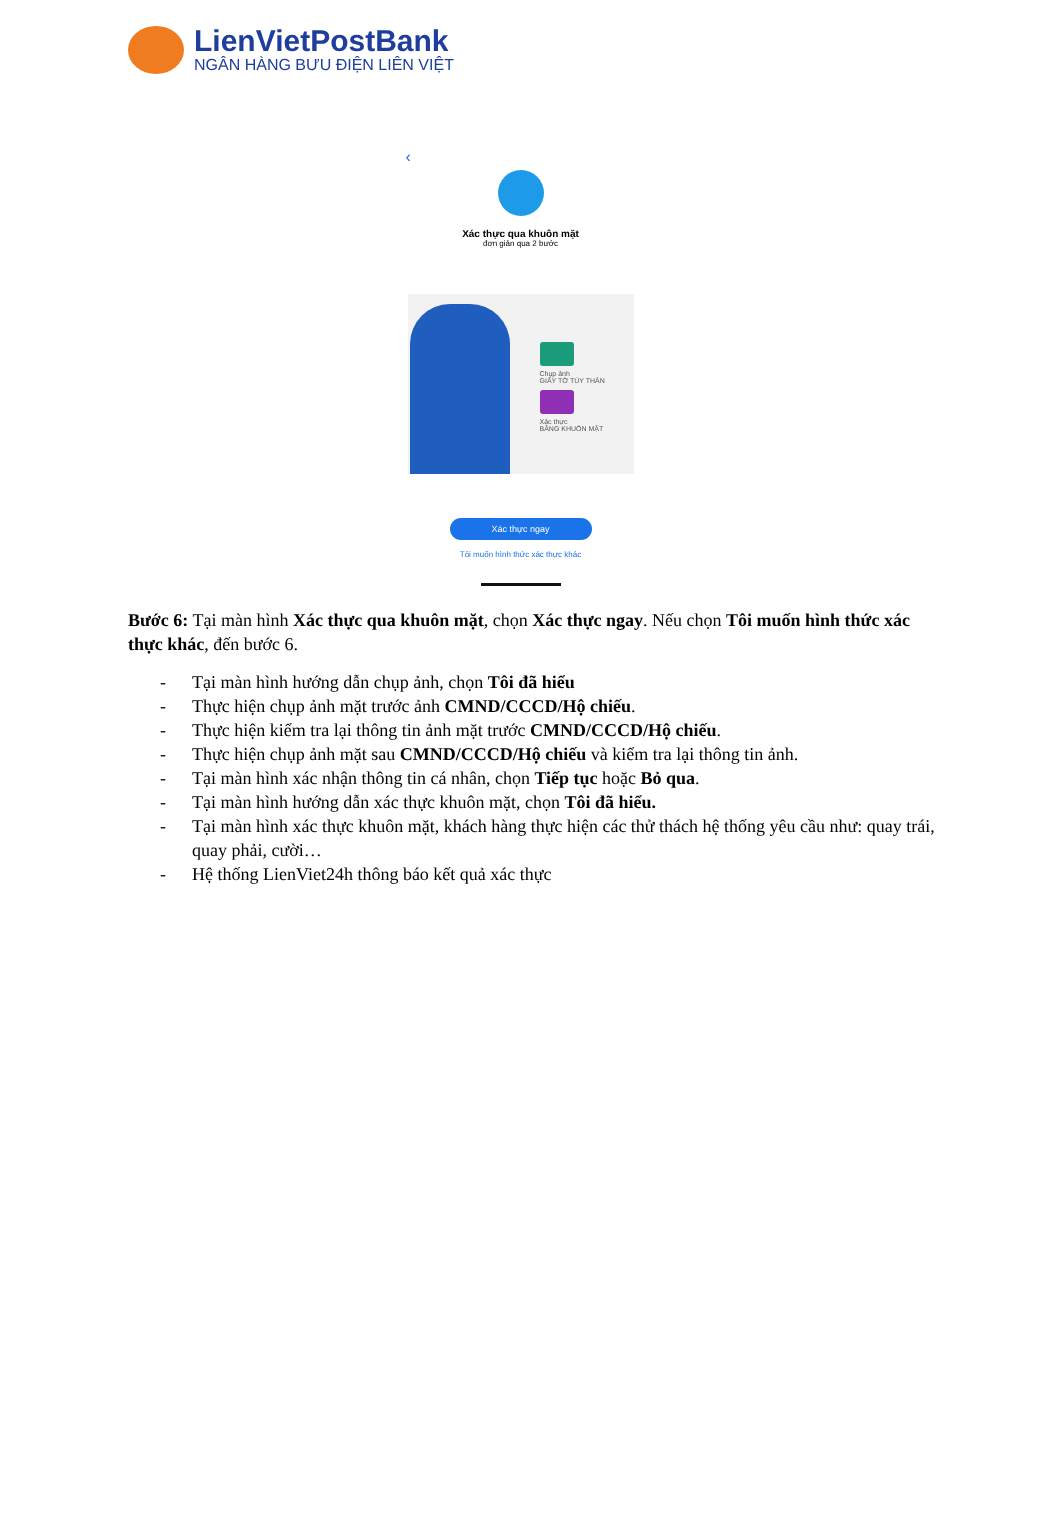LienVietPostBank
NGÂN HÀNG BƯU ĐIỆN LIÊN VIỆT
‹
Xác thực qua khuôn mặt
đơn giản qua 2 bước
Chụp ảnh
GIẤY TỜ TÙY THÂN
Xác thực
BẰNG KHUÔN MẶT
Xác thực ngay
Tôi muốn hình thức xác thực khác
Bước 6: Tại màn hình Xác thực qua khuôn mặt, chọn Xác thực ngay. Nếu chọn Tôi muốn hình thức xác thực khác, đến bước 6.
- Tại màn hình hướng dẫn chụp ảnh, chọn Tôi đã hiểu
- Thực hiện chụp ảnh mặt trước ảnh CMND/CCCD/Hộ chiếu.
- Thực hiện kiểm tra lại thông tin ảnh mặt trước CMND/CCCD/Hộ chiếu.
- Thực hiện chụp ảnh mặt sau CMND/CCCD/Hộ chiếu và kiểm tra lại thông tin ảnh.
- Tại màn hình xác nhận thông tin cá nhân, chọn Tiếp tục hoặc Bỏ qua.
- Tại màn hình hướng dẫn xác thực khuôn mặt, chọn Tôi đã hiểu.
- Tại màn hình xác thực khuôn mặt, khách hàng thực hiện các thử thách hệ thống yêu cầu như: quay trái, quay phải, cười…
- Hệ thống LienViet24h thông báo kết quả xác thực